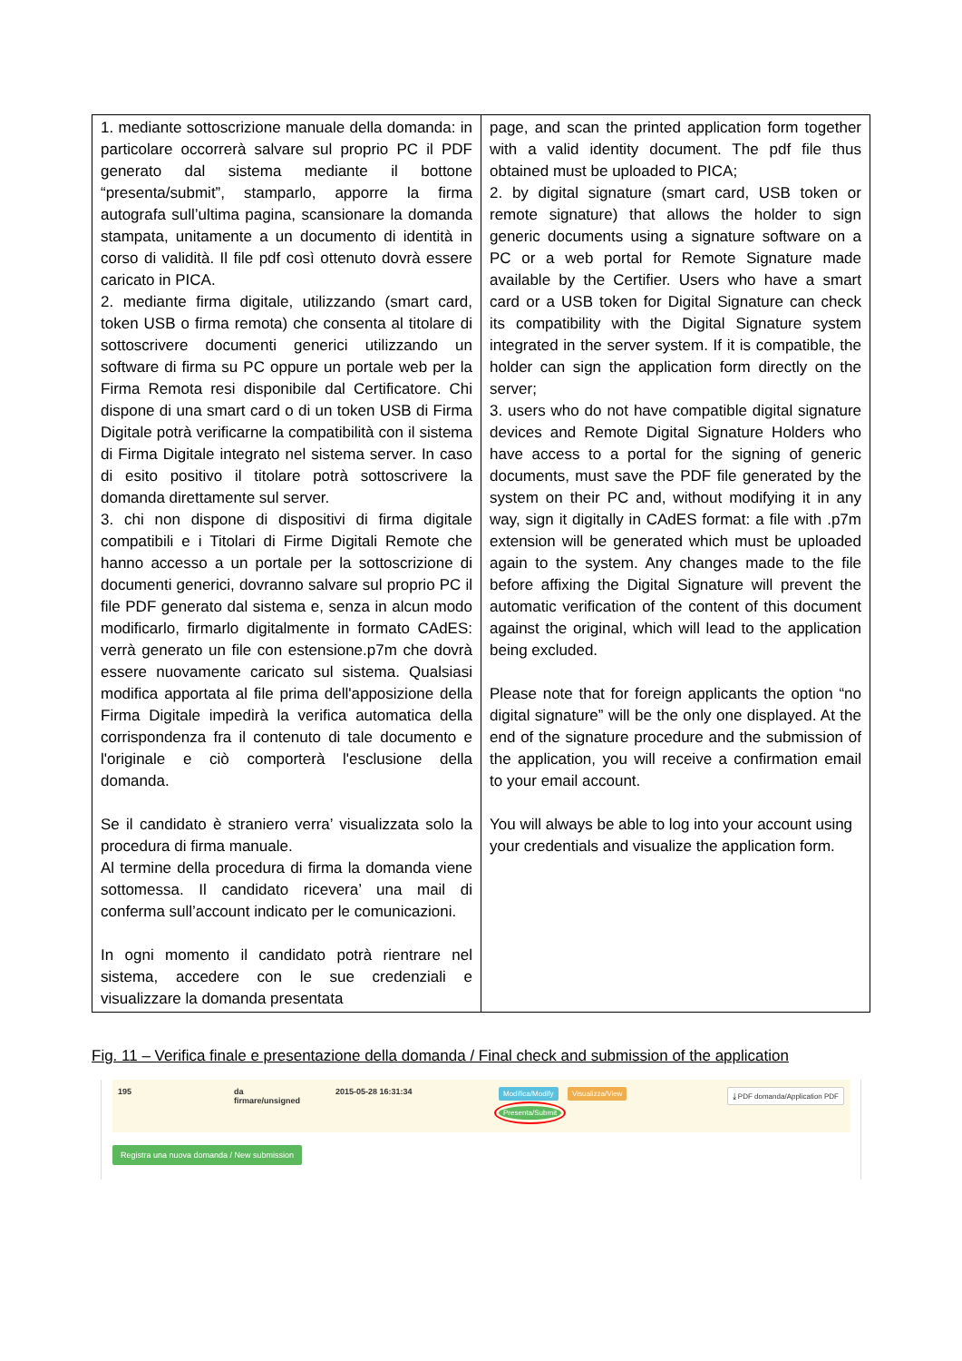| 1. mediante sottoscrizione manuale della domanda: in particolare occorrerà salvare sul proprio PC il PDF generato dal sistema mediante il bottone “presenta/submit”, stamparlo, apporre la firma autografa sull’ultima pagina, scansionare la domanda stampata, unitamente a un documento di identità in corso di validità. Il file pdf così ottenuto dovrà essere caricato in PICA. 2. mediante firma digitale, utilizzando (smart card, token USB o firma remota) che consenta al titolare di sottoscrivere documenti generici utilizzando un software di firma su PC oppure un portale web per la Firma Remota resi disponibile dal Certificatore. Chi dispone di una smart card o di un token USB di Firma Digitale potrà verificarne la compatibilità con il sistema di Firma Digitale integrato nel sistema server. In caso di esito positivo il titolare potrà sottoscrivere la domanda direttamente sul server. 3. chi non dispone di dispositivi di firma digitale compatibili e i Titolari di Firme Digitali Remote che hanno accesso a un portale per la sottoscrizione di documenti generici, dovranno salvare sul proprio PC il file PDF generato dal sistema e, senza in alcun modo modificarlo, firmarlo digitalmente in formato CAdES: verrà generato un file con estensione.p7m che dovrà essere nuovamente caricato sul sistema. Qualsiasi modifica apportata al file prima dell'apposizione della Firma Digitale impedirà la verifica automatica della corrispondenza fra il contenuto di tale documento e l'originale e ciò comporterà l'esclusione della domanda. Se il candidato è straniero verra’ visualizzata solo la procedura di firma manuale. Al termine della procedura di firma la domanda viene sottomessa. Il candidato ricevera’ una mail di conferma sull’account indicato per le comunicazioni. In ogni momento il candidato potrà rientrare nel sistema, accedere con le sue credenziali e visualizzare la domanda presentata | page, and scan the printed application form together with a valid identity document. The pdf file thus obtained must be uploaded to PICA; 2. by digital signature (smart card, USB token or remote signature) that allows the holder to sign generic documents using a signature software on a PC or a web portal for Remote Signature made available by the Certifier. Users who have a smart card or a USB token for Digital Signature can check its compatibility with the Digital Signature system integrated in the server system. If it is compatible, the holder can sign the application form directly on the server; 3. users who do not have compatible digital signature devices and Remote Digital Signature Holders who have access to a portal for the signing of generic documents, must save the PDF file generated by the system on their PC and, without modifying it in any way, sign it digitally in CAdES format: a file with .p7m extension will be generated which must be uploaded again to the system. Any changes made to the file before affixing the Digital Signature will prevent the automatic verification of the content of this document against the original, which will lead to the application being excluded. Please note that for foreign applicants the option “no digital signature” will be the only one displayed. At the end of the signature procedure and the submission of the application, you will receive a confirmation email to your email account. You will always be able to log into your account using your credentials and visualize the application form. |
Fig. 11 – Verifica finale e presentazione della domanda / Final check and submission of the application
195 da
firmare/unsigned
2015-05-28 16:31:34
Modifica/Modify Visualizza/View
Presenta/Submit
⤓ PDF domanda/Application PDF
Registra una nuova domanda / New submission